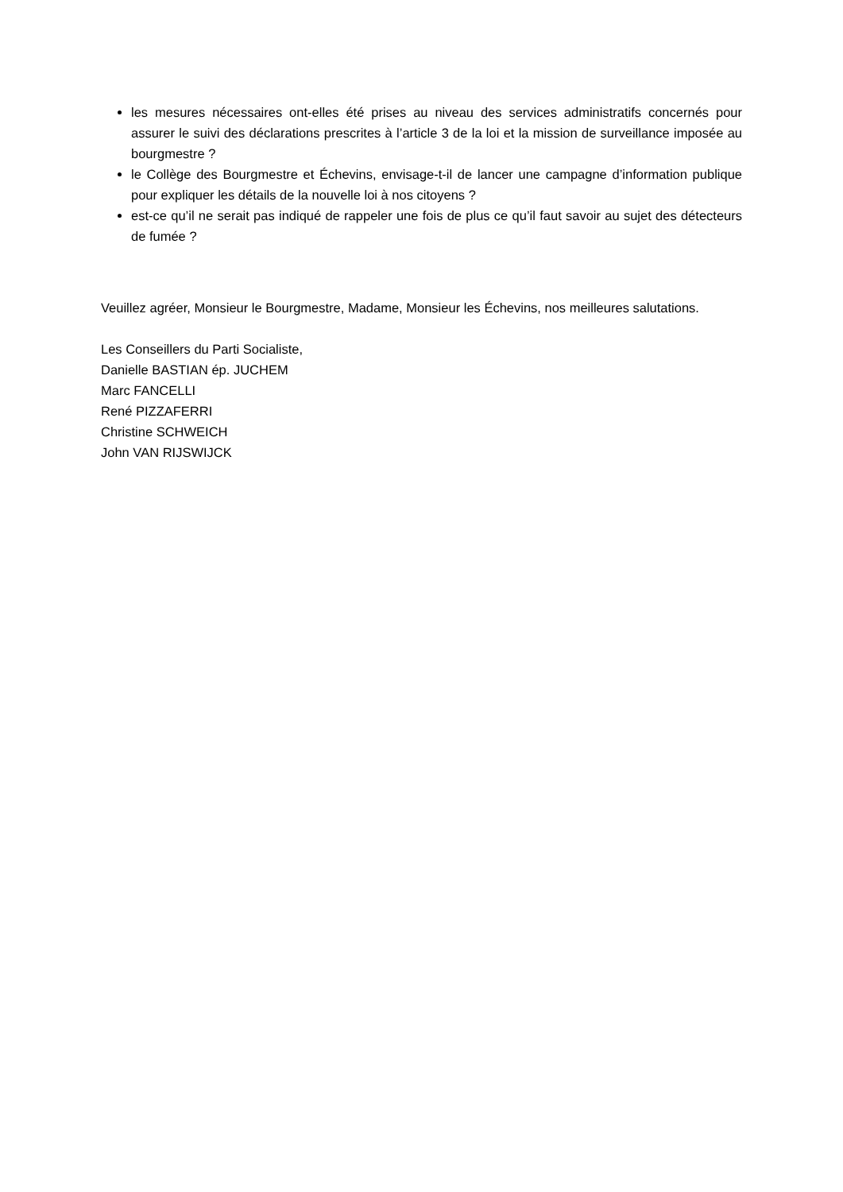les mesures nécessaires ont-elles été prises au niveau des services administratifs concernés pour assurer le suivi des déclarations prescrites à l’article 3 de la loi et la mission de surveillance imposée au bourgmestre ?
le Collège des Bourgmestre et Échevins, envisage-t-il de lancer une campagne d’information publique pour expliquer les détails de la nouvelle loi à nos citoyens ?
est-ce qu’il ne serait pas indiqué de rappeler une fois de plus ce qu’il faut savoir au sujet des détecteurs de fumée ?
Veuillez agréer, Monsieur le Bourgmestre, Madame, Monsieur les Échevins, nos meilleures salutations.
Les Conseillers du Parti Socialiste,
Danielle BASTIAN ép. JUCHEM
Marc FANCELLI
René PIZZAFERRI
Christine SCHWEICH
John VAN RIJSWIJCK